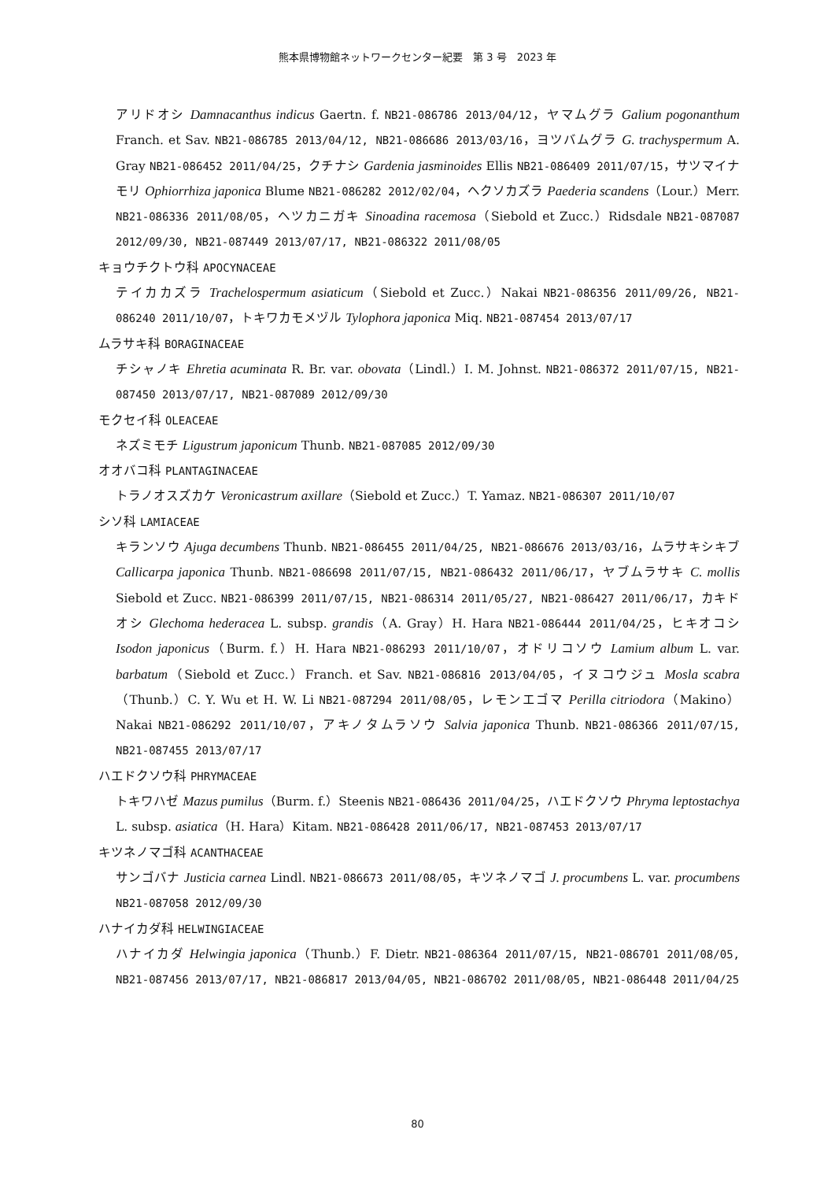熊本県博物館ネットワークセンター紀要　第 3 号　2023 年
アリドオシ Damnacanthus indicus Gaertn. f. NB21-086786 2013/04/12，ヤマムグラ Galium pogonanthum Franch. et Sav. NB21-086785 2013/04/12, NB21-086686 2013/03/16，ヨツバムグラ G. trachyspermum A. Gray NB21-086452 2011/04/25，クチナシ Gardenia jasminoides Ellis NB21-086409 2011/07/15，サツマイナモリ Ophiorrhiza japonica Blume NB21-086282 2012/02/04，ヘクソカズラ Paederia scandens（Lour.）Merr. NB21-086336 2011/08/05，ヘツカニガキ Sinoadina racemosa（Siebold et Zucc.）Ridsdale NB21-087087 2012/09/30, NB21-087449 2013/07/17, NB21-086322 2011/08/05
キョウチクトウ科 APOCYNACEAE
テイカカズラ Trachelospermum asiaticum（Siebold et Zucc.）Nakai NB21-086356 2011/09/26, NB21-086240 2011/10/07，トキワカモメヅル Tylophora japonica Miq. NB21-087454 2013/07/17
ムラサキ科 BORAGINACEAE
チシャノキ Ehretia acuminata R. Br. var. obovata（Lindl.）I. M. Johnst. NB21-086372 2011/07/15, NB21-087450 2013/07/17, NB21-087089 2012/09/30
モクセイ科 OLEACEAE
ネズミモチ Ligustrum japonicum Thunb. NB21-087085 2012/09/30
オオバコ科 PLANTAGINACEAE
トラノオスズカケ Veronicastrum axillare（Siebold et Zucc.）T. Yamaz. NB21-086307 2011/10/07
シソ科 LAMIACEAE
キランソウ Ajuga decumbens Thunb. NB21-086455 2011/04/25, NB21-086676 2013/03/16，ムラサキシキブ Callicarpa japonica Thunb. NB21-086698 2011/07/15, NB21-086432 2011/06/17，ヤブムラサキ C. mollis Siebold et Zucc. NB21-086399 2011/07/15, NB21-086314 2011/05/27, NB21-086427 2011/06/17，カキドオシ Glechoma hederacea L. subsp. grandis（A. Gray）H. Hara NB21-086444 2011/04/25，ヒキオコシ Isodon japonicus（Burm. f.）H. Hara NB21-086293 2011/10/07，オドリコソウ Lamium album L. var. barbatum（Siebold et Zucc.）Franch. et Sav. NB21-086816 2013/04/05，イヌコウジュ Mosla scabra（Thunb.）C. Y. Wu et H. W. Li NB21-087294 2011/08/05，レモンエゴマ Perilla citriodora（Makino）Nakai NB21-086292 2011/10/07，アキノタムラソウ Salvia japonica Thunb. NB21-086366 2011/07/15, NB21-087455 2013/07/17
ハエドクソウ科 PHRYMACEAE
トキワハゼ Mazus pumilus（Burm. f.）Steenis NB21-086436 2011/04/25，ハエドクソウ Phryma leptostachya L. subsp. asiatica（H. Hara）Kitam. NB21-086428 2011/06/17, NB21-087453 2013/07/17
キツネノマゴ科 ACANTHACEAE
サンゴバナ Justicia carnea Lindl. NB21-086673 2011/08/05，キツネノマゴ J. procumbens L. var. procumbens NB21-087058 2012/09/30
ハナイカダ科 HELWINGIACEAE
ハナイカダ Helwingia japonica（Thunb.）F. Dietr. NB21-086364 2011/07/15, NB21-086701 2011/08/05, NB21-087456 2013/07/17, NB21-086817 2013/04/05, NB21-086702 2011/08/05, NB21-086448 2011/04/25
80